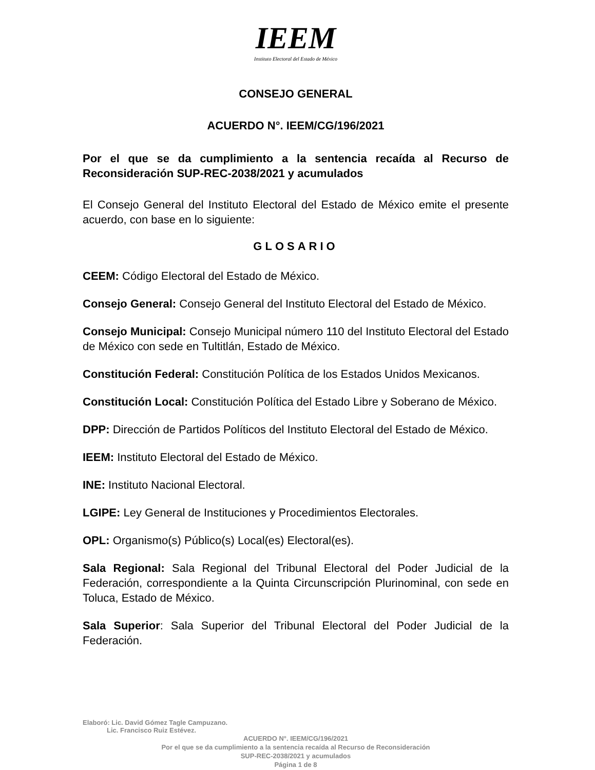IEEM
Instituto Electoral del Estado de México
CONSEJO GENERAL
ACUERDO N°. IEEM/CG/196/2021
Por el que se da cumplimiento a la sentencia recaída al Recurso de Reconsideración SUP-REC-2038/2021 y acumulados
El Consejo General del Instituto Electoral del Estado de México emite el presente acuerdo, con base en lo siguiente:
GLOSARIO
CEEM: Código Electoral del Estado de México.
Consejo General: Consejo General del Instituto Electoral del Estado de México.
Consejo Municipal: Consejo Municipal número 110 del Instituto Electoral del Estado de México con sede en Tultitlán, Estado de México.
Constitución Federal: Constitución Política de los Estados Unidos Mexicanos.
Constitución Local: Constitución Política del Estado Libre y Soberano de México.
DPP: Dirección de Partidos Políticos del Instituto Electoral del Estado de México.
IEEM: Instituto Electoral del Estado de México.
INE: Instituto Nacional Electoral.
LGIPE: Ley General de Instituciones y Procedimientos Electorales.
OPL: Organismo(s) Público(s) Local(es) Electoral(es).
Sala Regional: Sala Regional del Tribunal Electoral del Poder Judicial de la Federación, correspondiente a la Quinta Circunscripción Plurinominal, con sede en Toluca, Estado de México.
Sala Superior: Sala Superior del Tribunal Electoral del Poder Judicial de la Federación.
Elaboró: Lic. David Gómez Tagle Campuzano.
Lic. Francisco Ruiz Estévez.
ACUERDO N°. IEEM/CG/196/2021
Por el que se da cumplimiento a la sentencia recaída al Recurso de Reconsideración
SUP-REC-2038/2021 y acumulados
Página 1 de 8